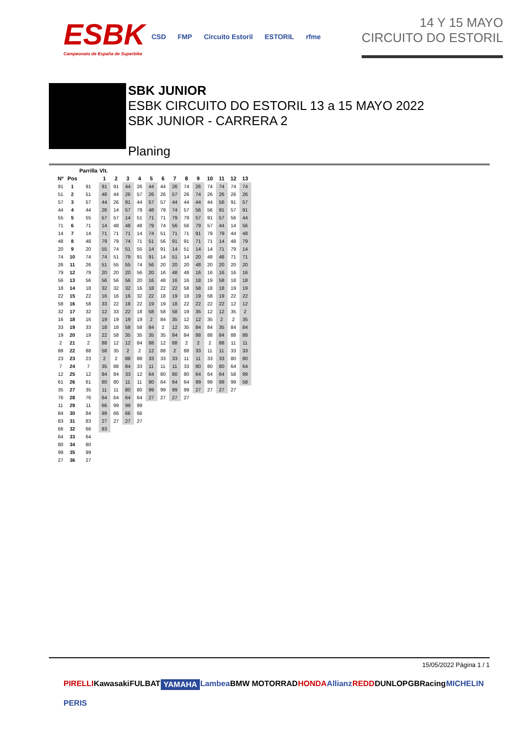ESBK
Campeonato de España de Superbike
CSD FMP Circuito Estoril ESTORIL rfme
14 Y 15 MAYO
CIRCUITO DO ESTORIL
SBK JUNIOR
ESBK CIRCUITO DO ESTORIL 13 a 15 MAYO 2022
SBK JUNIOR - CARRERA 2
Planing
| | | Parrilla | Vlt. | | | | | | | | | | | | |
| --- | --- | --- | --- | --- | --- | --- | --- | --- | --- | --- | --- | --- | --- | --- | --- |
| Nº | Pos | | 1 | 2 | 3 | 4 | 5 | 6 | 7 | 8 | 9 | 10 | 11 | 12 | 13 |
| 91 | 1 | 91 | 91 | 91 | 44 | 26 | 44 | 44 | 26 | 74 | 26 | 74 | 74 | 74 | 74 |
| 51 | 2 | 51 | 48 | 44 | 26 | 57 | 26 | 26 | 57 | 26 | 74 | 26 | 26 | 26 | 26 |
| 57 | 3 | 57 | 44 | 26 | 91 | 44 | 57 | 57 | 44 | 44 | 44 | 44 | 56 | 91 | 57 |
| 44 | 4 | 44 | 26 | 14 | 57 | 79 | 48 | 79 | 74 | 57 | 56 | 56 | 91 | 57 | 91 |
| 55 | 5 | 55 | 57 | 57 | 14 | 51 | 71 | 71 | 79 | 79 | 57 | 91 | 57 | 56 | 44 |
| 71 | 6 | 71 | 14 | 48 | 48 | 48 | 79 | 74 | 56 | 56 | 79 | 57 | 44 | 14 | 56 |
| 14 | 7 | 14 | 71 | 71 | 71 | 14 | 74 | 51 | 71 | 71 | 91 | 79 | 79 | 44 | 48 |
| 48 | 8 | 48 | 79 | 79 | 74 | 71 | 51 | 56 | 91 | 91 | 71 | 71 | 14 | 48 | 79 |
| 20 | 9 | 20 | 55 | 74 | 51 | 55 | 14 | 91 | 14 | 51 | 14 | 14 | 71 | 79 | 14 |
| 74 | 10 | 74 | 74 | 51 | 79 | 91 | 91 | 14 | 51 | 14 | 20 | 48 | 48 | 71 | 71 |
| 26 | 11 | 26 | 51 | 55 | 55 | 74 | 56 | 20 | 20 | 20 | 48 | 20 | 20 | 20 | 20 |
| 79 | 12 | 79 | 20 | 20 | 20 | 56 | 20 | 16 | 48 | 48 | 16 | 16 | 16 | 16 | 16 |
| 56 | 13 | 56 | 56 | 56 | 56 | 20 | 16 | 48 | 16 | 16 | 18 | 19 | 58 | 18 | 18 |
| 18 | 14 | 18 | 32 | 32 | 32 | 16 | 18 | 22 | 22 | 58 | 58 | 18 | 18 | 19 | 19 |
| 22 | 15 | 22 | 16 | 16 | 16 | 32 | 22 | 18 | 19 | 18 | 19 | 58 | 19 | 22 | 22 |
| 58 | 16 | 58 | 33 | 22 | 18 | 22 | 19 | 19 | 18 | 22 | 22 | 22 | 22 | 12 | 12 |
| 32 | 17 | 32 | 12 | 33 | 22 | 18 | 58 | 58 | 58 | 19 | 35 | 12 | 12 | 35 | 2 |
| 16 | 18 | 16 | 19 | 19 | 19 | 19 | 2 | 84 | 35 | 12 | 12 | 35 | 2 | 2 | 35 |
| 33 | 19 | 33 | 18 | 18 | 58 | 58 | 84 | 2 | 12 | 35 | 84 | 84 | 35 | 84 | 84 |
| 19 | 20 | 19 | 22 | 58 | 35 | 35 | 35 | 35 | 84 | 84 | 88 | 88 | 84 | 88 | 88 |
| 2 | 21 | 2 | 88 | 12 | 12 | 84 | 88 | 12 | 88 | 2 | 2 | 2 | 88 | 11 | 11 |
| 88 | 22 | 88 | 58 | 35 | 2 | 2 | 12 | 88 | 2 | 88 | 33 | 11 | 11 | 33 | 33 |
| 23 | 23 | 23 | 2 | 2 | 88 | 88 | 33 | 33 | 33 | 11 | 11 | 33 | 33 | 80 | 80 |
| 7 | 24 | 7 | 35 | 88 | 84 | 33 | 11 | 11 | 11 | 33 | 80 | 80 | 80 | 64 | 64 |
| 12 | 25 | 12 | 84 | 84 | 33 | 12 | 64 | 80 | 80 | 80 | 64 | 64 | 64 | 58 | 99 |
| 61 | 26 | 61 | 80 | 80 | 11 | 11 | 80 | 64 | 64 | 64 | 99 | 99 | 99 | 99 | 58 |
| 35 | 27 | 35 | 11 | 11 | 80 | 80 | 99 | 99 | 99 | 99 | 27 | 27 | 27 | 27 | |
| 76 | 28 | 76 | 64 | 64 | 64 | 64 | 27 | 27 | 27 | 27 | | | | | |
| 11 | 29 | 11 | 66 | 99 | 99 | 99 | | | | | | | | | |
| 84 | 30 | 84 | 99 | 66 | 66 | 66 | | | | | | | | | |
| 83 | 31 | 83 | 27 | 27 | 27 | 27 | | | | | | | | | |
| 66 | 32 | 66 | 83 | | | | | | | | | | | | |
| 64 | 33 | 64 | | | | | | | | | | | | | |
| 80 | 34 | 80 | | | | | | | | | | | | | |
| 99 | 35 | 99 | | | | | | | | | | | | | |
| 27 | 36 | 27 | | | | | | | | | | | | | |
15/05/2022 Página 1 / 1
PIRELLI Kawasaki FULBAT YAMAHA Lambea BMW MOTORRAD HONDA Allianz REDD DUNLOP GBRacing MICHELIN PERIS